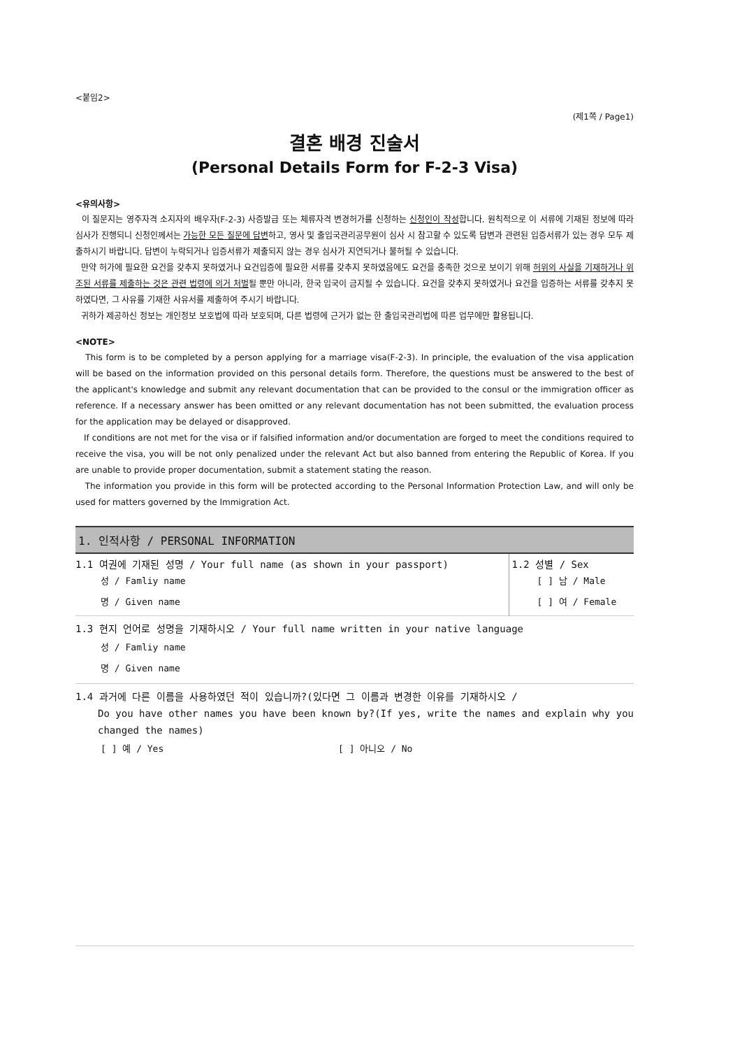<붙임2>
(제1쪽 / Page1)
결혼 배경 진술서
(Personal Details Form for F-2-3 Visa)
<유의사항>
이 질문지는 영주자격 소지자의 배우자(F-2-3) 사증발급 또는 체류자격 변경허가를 신청하는 신청인이 작성합니다. 원칙적으로 이 서류에 기재된 정보에 따라 심사가 진행되니 신청인께서는 가능한 모든 질문에 답변하고, 영사 및 출입국관리공무원이 심사 시 참고할 수 있도록 답변과 관련된 입증서류가 있는 경우 모두 제출하시기 바랍니다. 답변이 누락되거나 입증서류가 제출되지 않는 경우 심사가 지연되거나 불허될 수 있습니다.
만약 허가에 필요한 요건을 갖추지 못하였거나 요건입증에 필요한 서류를 갖추지 못하였음에도 요건을 충족한 것으로 보이기 위해 허위의 사실을 기재하거나 위조된 서류를 제출하는 것은 관련 법령에 의거 처벌될 뿐만 아니라, 한국 입국이 금지될 수 있습니다. 요건을 갖추지 못하였거나 요건을 입증하는 서류를 갖추지 못하였다면, 그 사유를 기재한 사유서를 제출하여 주시기 바랍니다.
귀하가 제공하신 정보는 개인정보 보호법에 따라 보호되며, 다른 법령에 근거가 없는 한 출입국관리법에 따른 업무에만 활용됩니다.
<NOTE>
This form is to be completed by a person applying for a marriage visa(F-2-3). In principle, the evaluation of the visa application will be based on the information provided on this personal details form. Therefore, the questions must be answered to the best of the applicant's knowledge and submit any relevant documentation that can be provided to the consul or the immigration officer as reference. If a necessary answer has been omitted or any relevant documentation has not been submitted, the evaluation process for the application may be delayed or disapproved.
If conditions are not met for the visa or if falsified information and/or documentation are forged to meet the conditions required to receive the visa, you will be not only penalized under the relevant Act but also banned from entering the Republic of Korea. If you are unable to provide proper documentation, submit a statement stating the reason.
The information you provide in this form will be protected according to the Personal Information Protection Law, and will only be used for matters governed by the Immigration Act.
1. 인적사항 / PERSONAL INFORMATION
| 1.1 여권에 기재된 성명 / Your full name (as shown in your passport) 성 / Famliy name 명 / Given name | 1.2 성별 / Sex [ ] 남 / Male [ ] 여 / Female |
1.3 현지 언어로 성명을 기재하시오 / Your full name written in your native language
성 / Famliy name
명 / Given name
1.4 과거에 다른 이름을 사용하였던 적이 있습니까?(있다면 그 이름과 변경한 이유를 기재하시오 /
Do you have other names you have been known by?(If yes, write the names and explain why you changed the names)
[ ] 예 / Yes [ ] 아니오 / No